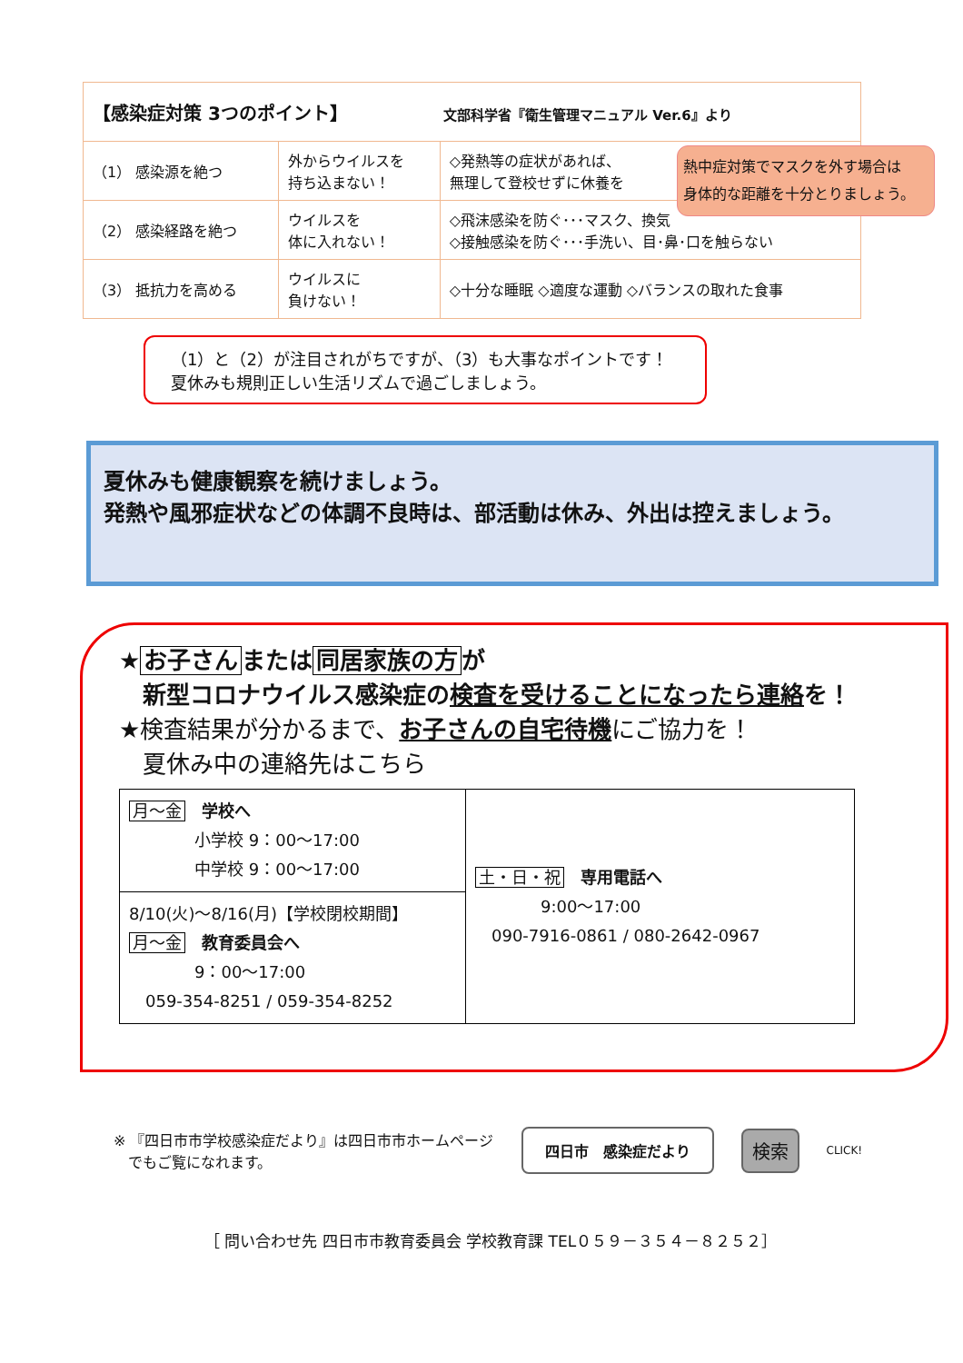| 【感染症対策 3つのポイント】 文部科学省『衛生管理マニュアル Ver.6』より | | |
| （1） 感染源を絶つ | 外からウイルスを 持ち込まない！ | ◇発熱等の症状があれば、 無理して登校せずに休養を |
| （2） 感染経路を絶つ | ウイルスを 体に入れない！ | ◇飛沫感染を防ぐ･･･マスク、換気 ◇接触感染を防ぐ･･･手洗い、目･鼻･口を触らない |
| （3） 抵抗力を高める | ウイルスに 負けない！ | ◇十分な睡眠 ◇適度な運動 ◇バランスの取れた食事 |
熱中症対策でマスクを外す場合は
身体的な距離を十分とりましょう。
（1）と（2）が注目されがちですが、（3）も大事なポイントです！
夏休みも規則正しい生活リズムで過ごしましょう。
夏休みも健康観察を続けましょう。
発熱や風邪症状などの体調不良時は、部活動は休み、外出は控えましょう。
★ お子さん または 同居家族の方 が
　新型コロナウイルス感染症の検査を受けることになったら連絡を！
★検査結果が分かるまで、お子さんの自宅待機 にご協力を！
　夏休み中の連絡先はこちら
| 月～金 学校へ 小学校 9：00～17:00 中学校 9：00～17:00 | 土・日・祝 専用電話へ 9:00～17:00 090-7916-0861 / 080-2642-0967 |
| 8/10(火)～8/16(月)【学校閉校期間】 月～金 教育委員会へ 9：00～17:00 059-354-8251 / 059-354-8252 | |
※ 『四日市市学校感染症だより』は四日市市ホームページ
　でもご覧になれます。
四日市　感染症だより
検索
CLICK!
［ 問い合わせ先 四日市市教育委員会 学校教育課 TEL０５９－３５４－８２５２］